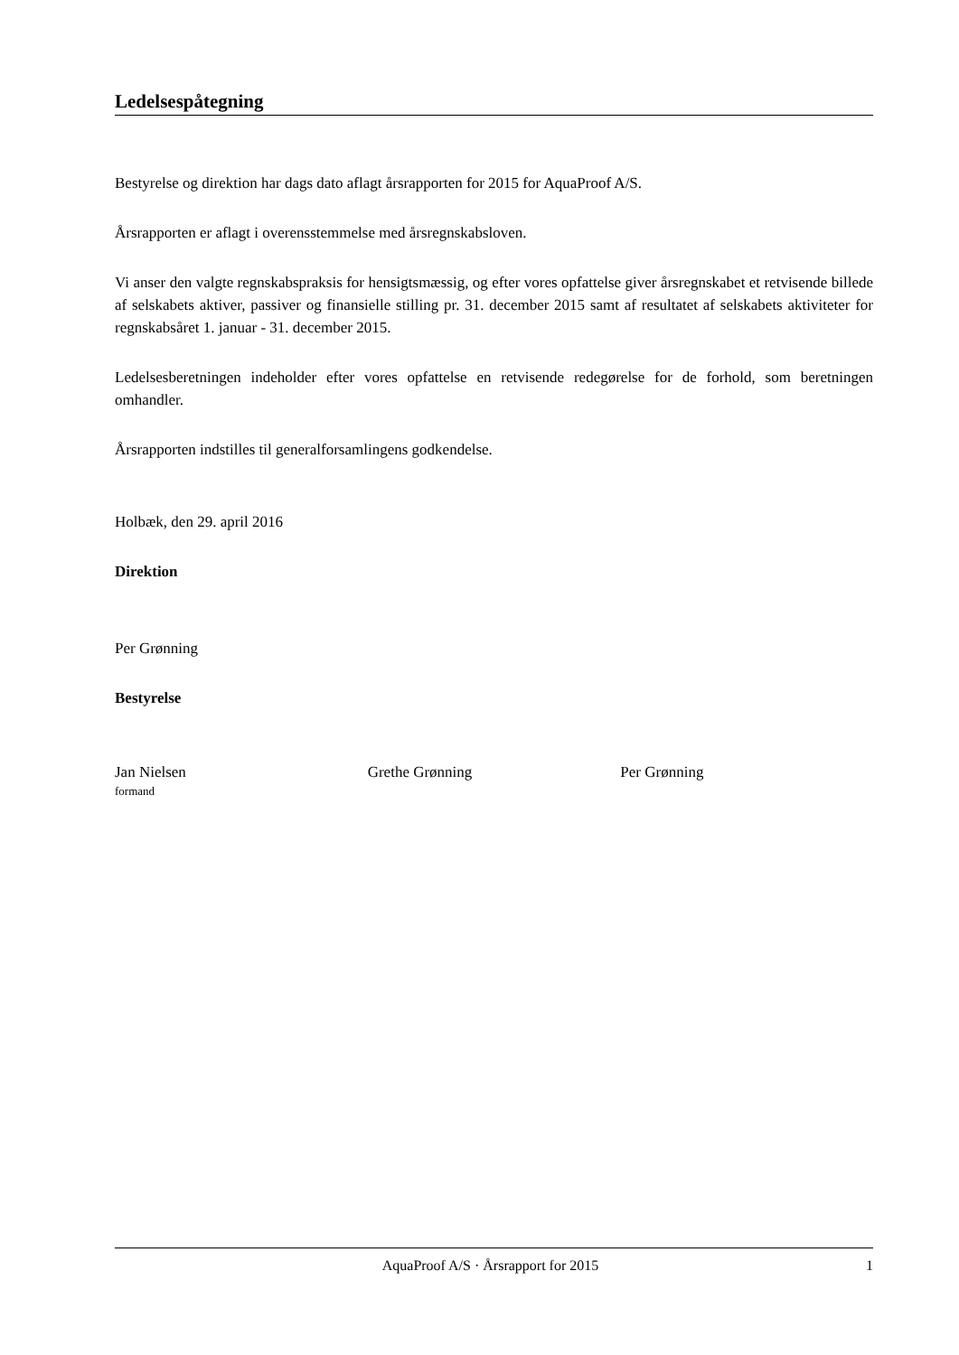Ledelsespåtegning
Bestyrelse og direktion har dags dato aflagt årsrapporten for 2015 for AquaProof A/S.
Årsrapporten er aflagt i overensstemmelse med årsregnskabsloven.
Vi anser den valgte regnskabspraksis for hensigtsmæssig, og efter vores opfattelse giver årsregnskabet et retvisende billede af selskabets aktiver, passiver og finansielle stilling pr. 31. december 2015 samt af resultatet af selskabets aktiviteter for regnskabsåret 1. januar - 31. december 2015.
Ledelsesberetningen indeholder efter vores opfattelse en retvisende redegørelse for de forhold, som beretningen omhandler.
Årsrapporten indstilles til generalforsamlingens godkendelse.
Holbæk, den 29. april 2016
Direktion
Per Grønning
Bestyrelse
Jan Nielsen
formand
Grethe Grønning Per Grønning
AquaProof A/S · Årsrapport for 2015 1